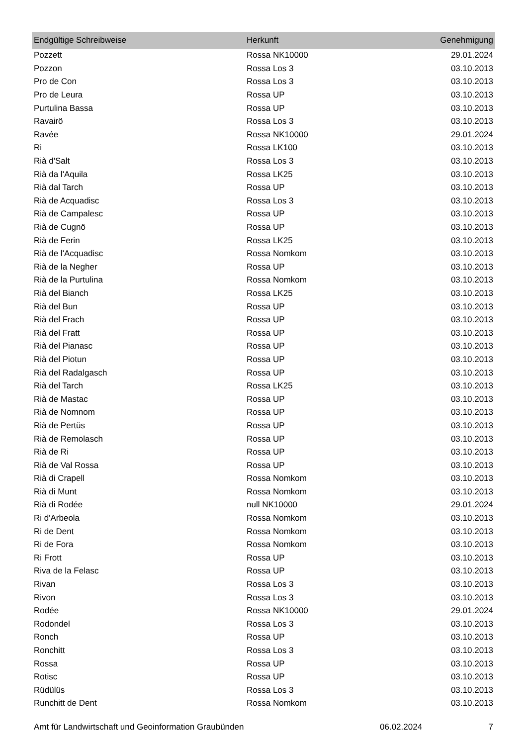| Endgültige Schreibweise | Herkunft | Genehmigung |
| --- | --- | --- |
| Pozzett | Rossa NK10000 | 29.01.2024 |
| Pozzon | Rossa Los 3 | 03.10.2013 |
| Pro de Con | Rossa Los 3 | 03.10.2013 |
| Pro de Leura | Rossa UP | 03.10.2013 |
| Purtulina Bassa | Rossa UP | 03.10.2013 |
| Ravairö | Rossa Los 3 | 03.10.2013 |
| Ravée | Rossa NK10000 | 29.01.2024 |
| Ri | Rossa LK100 | 03.10.2013 |
| Rià d'Salt | Rossa Los 3 | 03.10.2013 |
| Rià da l'Aquila | Rossa LK25 | 03.10.2013 |
| Rià dal Tarch | Rossa UP | 03.10.2013 |
| Rià de Acquadisc | Rossa Los 3 | 03.10.2013 |
| Rià de Campalesc | Rossa UP | 03.10.2013 |
| Rià de Cugnö | Rossa UP | 03.10.2013 |
| Rià de Ferin | Rossa LK25 | 03.10.2013 |
| Rià de l'Acquadisc | Rossa Nomkom | 03.10.2013 |
| Rià de la Negher | Rossa UP | 03.10.2013 |
| Rià de la Purtulina | Rossa Nomkom | 03.10.2013 |
| Rià del Bianch | Rossa LK25 | 03.10.2013 |
| Rià del Bun | Rossa UP | 03.10.2013 |
| Rià del Frach | Rossa UP | 03.10.2013 |
| Rià del Fratt | Rossa UP | 03.10.2013 |
| Rià del Pianasc | Rossa UP | 03.10.2013 |
| Rià del Piotun | Rossa UP | 03.10.2013 |
| Rià del Radalgasch | Rossa UP | 03.10.2013 |
| Rià del Tarch | Rossa LK25 | 03.10.2013 |
| Rià de Mastac | Rossa UP | 03.10.2013 |
| Rià de Nomnom | Rossa UP | 03.10.2013 |
| Rià de Pertüs | Rossa UP | 03.10.2013 |
| Rià de Remolasch | Rossa UP | 03.10.2013 |
| Rià de Ri | Rossa UP | 03.10.2013 |
| Rià de Val Rossa | Rossa UP | 03.10.2013 |
| Rià di Crapell | Rossa Nomkom | 03.10.2013 |
| Rià di Munt | Rossa Nomkom | 03.10.2013 |
| Rià di Rodée | null NK10000 | 29.01.2024 |
| Ri d'Arbeola | Rossa Nomkom | 03.10.2013 |
| Ri de Dent | Rossa Nomkom | 03.10.2013 |
| Ri de Fora | Rossa Nomkom | 03.10.2013 |
| Ri Frott | Rossa UP | 03.10.2013 |
| Riva de la Felasc | Rossa UP | 03.10.2013 |
| Rivan | Rossa Los 3 | 03.10.2013 |
| Rivon | Rossa Los 3 | 03.10.2013 |
| Rodée | Rossa NK10000 | 29.01.2024 |
| Rodondel | Rossa Los 3 | 03.10.2013 |
| Ronch | Rossa UP | 03.10.2013 |
| Ronchitt | Rossa Los 3 | 03.10.2013 |
| Rossa | Rossa UP | 03.10.2013 |
| Rotisc | Rossa UP | 03.10.2013 |
| Rüdülüs | Rossa Los 3 | 03.10.2013 |
| Runchitt de Dent | Rossa Nomkom | 03.10.2013 |
Amt für Landwirtschaft und Geoinformation Graubünden 06.02.2024 7